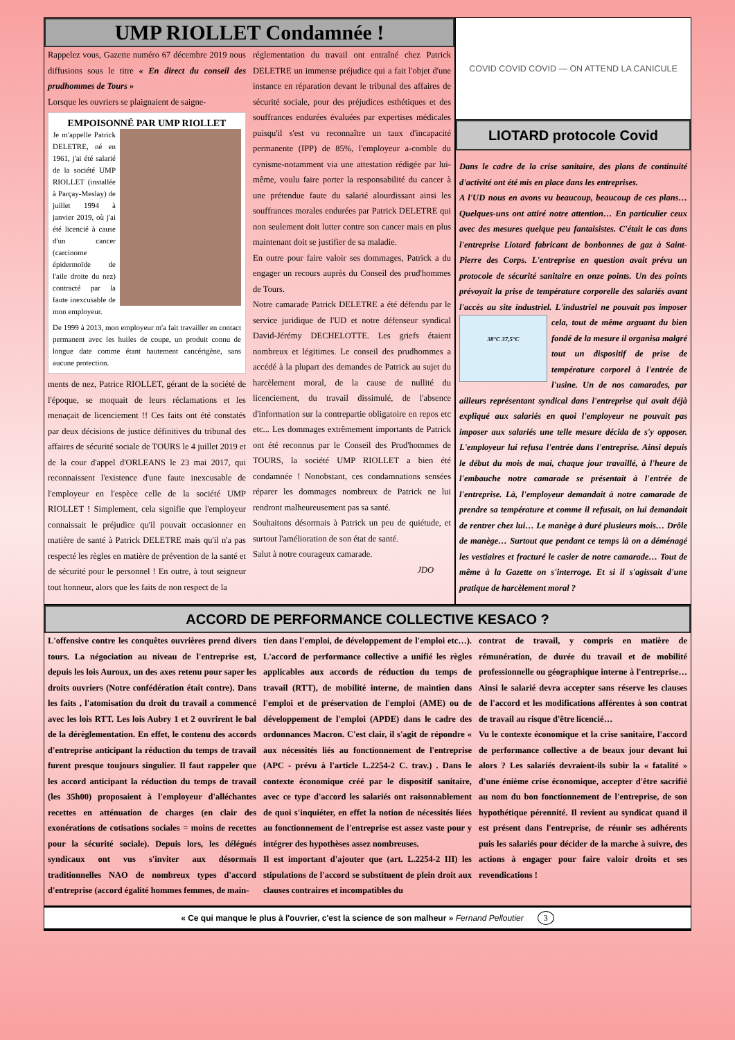UMP RIOLLET Condamnée !
Rappelez vous, Gazette numéro 67 décembre 2019 nous diffusions sous le titre « En direct du conseil des prudhommes de Tours »
Lorsque les ouvriers se plaignaient de saigne-
EMPOISONNÉ PAR UMP RIOLLET
Je m'appelle Patrick DELETRE, né en 1961, j'ai été salarié de la société UMP RIOLLET (installée à Parçay-Meslay) de juillet 1994 à janvier 2019, où j'ai été licencié à cause d'un cancer (carcinome épidermoïde de l'aile droite du nez) contracté par la faute inexcusable de mon employeur.
De 1999 à 2013, mon employeur m'a fait travailler en contact permanent avec les huiles de coupe, un produit connu de longue date comme étant hautement cancérigène, sans aucune protection.
ments de nez, Patrice RIOLLET, gérant de la société de l'époque, se moquait de leurs réclamations et les menaçait de licenciement !! Ces faits ont été constatés par deux décisions de justice définitives du tribunal des affaires de sécurité sociale de TOURS le 4 juillet 2019 et de la cour d'appel d'ORLEANS le 23 mai 2017, qui reconnaissent l'existence d'une faute inexcusable de l'employeur en l'espèce celle de la société UMP RIOLLET ! Simplement, cela signifie que l'employeur connaissait le préjudice qu'il pouvait occasionner en matière de santé à Patrick DELETRE mais qu'il n'a pas respecté les règles en matière de prévention de la santé et de sécurité pour le personnel ! En outre, à tout seigneur tout honneur, alors que les faits de non respect de la
réglementation du travail ont entraîné chez Patrick DELETRE un immense préjudice qui a fait l'objet d'une instance en réparation devant le tribunal des affaires de sécurité sociale, pour des préjudices esthétiques et des souffrances endurées évaluées par expertises médicales puisqu'il s'est vu reconnaître un taux d'incapacité permanente (IPP) de 85%, l'employeur a-comble du cynisme-notamment via une attestation rédigée par lui-même, voulu faire porter la responsabilité du cancer à une prétendue faute du salarié alourdissant ainsi les souffrances morales endurées par Patrick DELETRE qui non seulement doit lutter contre son cancer mais en plus maintenant doit se justifier de sa maladie.
En outre pour faire valoir ses dommages, Patrick a du engager un recours auprès du Conseil des prud'hommes de Tours.
Notre camarade Patrick DELETRE a été défendu par le service juridique de l'UD et notre défenseur syndical David-Jérémy DECHELOTTE. Les griefs étaient nombreux et légitimes. Le conseil des prudhommes a accédé à la plupart des demandes de Patrick au sujet du harcèlement moral, de la cause de nullité du licenciement, du travail dissimulé, de l'absence d'information sur la contrepartie obligatoire en repos etc etc... Les dommages extrêmement importants de Patrick ont été reconnus par le Conseil des Prud'hommes de TOURS, la société UMP RIOLLET a bien été condamnée ! Nonobstant, ces condamnations sensées réparer les dommages nombreux de Patrick ne lui rendront malheureusement pas sa santé.
Souhaitons désormais à Patrick un peu de quiétude, et surtout l'amélioration de son état de santé.
Salut à notre courageux camarade.
JDO
COVID COVID COVID — ON ATTEND LA CANICULE
LIOTARD protocole Covid
Dans le cadre de la crise sanitaire, des plans de continuité d'activité ont été mis en place dans les entreprises.
A l'UD nous en avons vu beaucoup, beaucoup de ces plans… Quelques-uns ont attiré notre attention… En particulier ceux avec des mesures quelque peu fantaisistes. C'était le cas dans l'entreprise Liotard fabricant de bonbonnes de gaz à Saint-Pierre des Corps. L'entreprise en question avait prévu un protocole de sécurité sanitaire en onze points. Un des points prévoyait la prise de température corporelle des salariés avant l'accès au site industriel. L'industriel ne pouvait pas impo
38°C 37,5°C ser cela, tout de même arguant du bien fondé de la mesure il organisa malgré tout un dispositif de prise de température corporel à l'entrée de l'usine. Un de nos camarades, par ailleurs représentant syndical dans l'entreprise qui avait déjà expliqué aux salariés en quoi l'employeur ne pouvait pas imposer aux salariés une telle mesure décida de s'y opposer. L'employeur lui refusa l'entrée dans l'entreprise. Ainsi depuis le début du mois de mai, chaque jour travaillé, à l'heure de l'embauche notre camarade se présentait à l'entrée de l'entreprise. Là, l'employeur demandait à notre camarade de prendre sa température et comme il refusait, on lui demandait de rentrer chez lui… Le manège à duré plusieurs mois… Drôle de manège… Surtout que pendant ce temps là on a déménagé les vestiaires et fracturé le casier de notre camarade… Tout de même à la Gazette on s'interroge. Et si il s'agissait d'une pratique de harcèlement moral ?
ACCORD DE PERFORMANCE COLLECTIVE KESACO ?
L'offensive contre les conquêtes ouvrières prend divers tours. La négociation au niveau de l'entreprise est, depuis les lois Auroux, un des axes retenu pour saper les droits ouvriers (Notre confédération était contre). Dans les faits , l'atomisation du droit du travail a commencé avec les lois RTT. Les lois Aubry 1 et 2 ouvrirent le bal de la dérèglementation. En effet, le contenu des accords d'entreprise anticipant la réduction du temps de travail furent presque toujours singulier. Il faut rappeler que les accord anticipant la réduction du temps de travail (les 35h00) proposaient à l'employeur d'alléchantes recettes en atténuation de charges (en clair des exonérations de cotisations sociales = moins de recettes pour la sécurité sociale). Depuis lors, les délégués syndicaux ont vus s'inviter aux désormais traditionnelles NAO de nombreux types d'accord d'entreprise (accord égalité hommes femmes, de main-
tien dans l'emploi, de développement de l'emploi etc…). L'accord de performance collective a unifié les règles applicables aux accords de réduction du temps de travail (RTT), de mobilité interne, de maintien dans l'emploi et de préservation de l'emploi (AME) ou de développement de l'emploi (APDE) dans le cadre des ordonnances Macron. C'est clair, il s'agit de répondre « aux nécessités liés au fonctionnement de l'entreprise (APC - prévu à l'article L.2254-2 C. trav.) . Dans le contexte économique créé par le dispositif sanitaire, avec ce type d'accord les salariés ont raisonnablement de quoi s'inquiéter, en effet la notion de nécessités liées au fonctionnement de l'entreprise est assez vaste pour y intégrer des hypothèses assez nombreuses.
Il est important d'ajouter que (art. L.2254-2 III) les stipulations de l'accord se substituent de plein droit aux clauses contraires et incompatibles du
contrat de travail, y compris en matière de rémunération, de durée du travail et de mobilité professionnelle ou géographique interne à l'entreprise… Ainsi le salarié devra accepter sans réserve les clauses de l'accord et les modifications afférentes à son contrat de travail au risque d'être licencié…
Vu le contexte économique et la crise sanitaire, l'accord de performance collective a de beaux jour devant lui alors ? Les salariés devraient-ils subir la « fatalité » d'une énième crise économique, accepter d'être sacrifié au nom du bon fonctionnement de l'entreprise, de son hypothétique pérennité. Il revient au syndicat quand il est présent dans l'entreprise, de réunir ses adhérents puis les salariés pour décider de la marche à suivre, des actions à engager pour faire valoir droits et ses revendications !
« Ce qui manque le plus à l'ouvrier, c'est la science de son malheur » Fernand Pelloutier 3